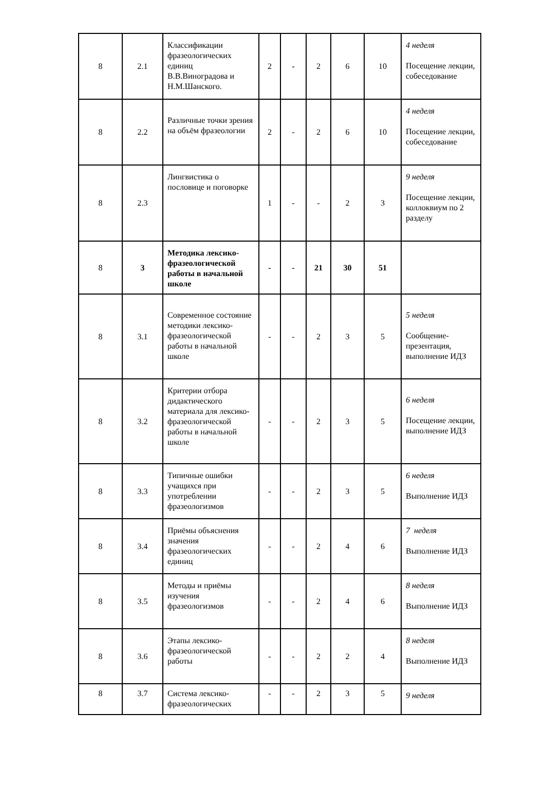| 8 | 2.1 | Классификации фразеологических единиц В.В.Виноградова и Н.М.Шанского. | 2 | - | 2 | 6 | 10 | 4 неделя Посещение лекции, собеседование |
| 8 | 2.2 | Различные точки зрения на объём фразеологии | 2 | - | 2 | 6 | 10 | 4 неделя Посещение лекции, собеседование |
| 8 | 2.3 | Лингвистика о пословице и поговорке | 1 | - | - | 2 | 3 | 9 неделя Посещение лекции, коллоквиум по 2 разделу |
| 8 | 3 | Методика лексико-фразеологической работы в начальной школе | - | - | 21 | 30 | 51 | |
| 8 | 3.1 | Современное состояние методики лексико-фразеологической работы в начальной школе | - | - | 2 | 3 | 5 | 5 неделя Сообщение-презентация, выполнение ИДЗ |
| 8 | 3.2 | Критерии отбора дидактического материала для лексико-фразеологической работы в начальной школе | - | - | 2 | 3 | 5 | 6 неделя Посещение лекции, выполнение ИДЗ |
| 8 | 3.3 | Типичные ошибки учащихся при употреблении фразеологизмов | - | - | 2 | 3 | 5 | 6 неделя Выполнение ИДЗ |
| 8 | 3.4 | Приёмы объяснения значения фразеологических единиц | - | - | 2 | 4 | 6 | 7 неделя Выполнение ИДЗ |
| 8 | 3.5 | Методы и приёмы изучения фразеологизмов | - | - | 2 | 4 | 6 | 8 неделя Выполнение ИДЗ |
| 8 | 3.6 | Этапы лексико-фразеологической работы | - | - | 2 | 2 | 4 | 8 неделя Выполнение ИДЗ |
| 8 | 3.7 | Система лексико-фразеологических | - | - | 2 | 3 | 5 | 9 неделя |